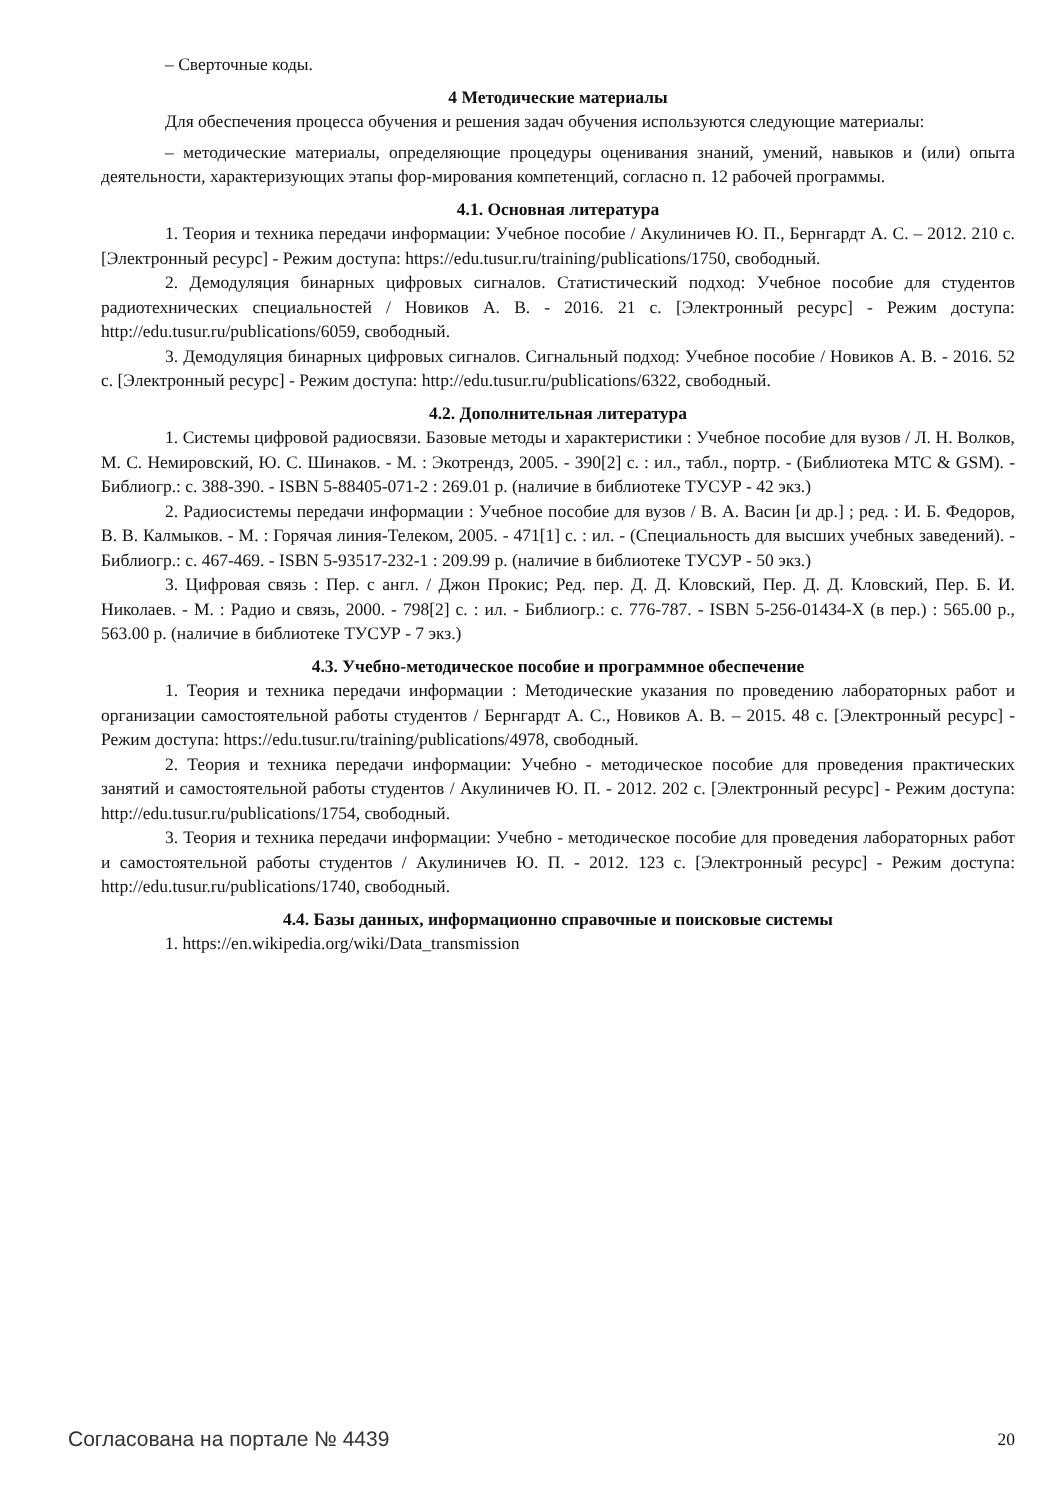– Сверточные коды.
4 Методические материалы
Для обеспечения процесса обучения и решения задач обучения используются следующие материалы:
– методические материалы, определяющие процедуры оценивания знаний, умений, навыков и (или) опыта деятельности, характеризующих этапы фор-мирования компетенций, согласно п. 12 рабочей программы.
4.1. Основная литература
1. Теория и техника передачи информации: Учебное пособие / Акулиничев Ю. П., Бернгардт А. С. – 2012. 210 с. [Электронный ресурс] - Режим доступа: https://edu.tusur.ru/training/publications/1750, свободный.
2. Демодуляция бинарных цифровых сигналов. Статистический подход: Учебное пособие для студентов радиотехнических специальностей / Новиков А. В. - 2016. 21 с. [Электронный ресурс] - Режим доступа: http://edu.tusur.ru/publications/6059, свободный.
3. Демодуляция бинарных цифровых сигналов. Сигнальный подход: Учебное пособие / Новиков А. В. - 2016. 52 с. [Электронный ресурс] - Режим доступа: http://edu.tusur.ru/publications/6322, свободный.
4.2. Дополнительная литература
1. Системы цифровой радиосвязи. Базовые методы и характеристики : Учебное пособие для вузов / Л. Н. Волков, М. С. Немировский, Ю. С. Шинаков. - М. : Экотрендз, 2005. - 390[2] с. : ил., табл., портр. - (Библиотека МТС & GSM). - Библиогр.: с. 388-390. - ISBN 5-88405-071-2 : 269.01 р. (наличие в библиотеке ТУСУР - 42 экз.)
2. Радиосистемы передачи информации : Учебное пособие для вузов / В. А. Васин [и др.] ; ред. : И. Б. Федоров, В. В. Калмыков. - М. : Горячая линия-Телеком, 2005. - 471[1] с. : ил. - (Специальность для высших учебных заведений). - Библиогр.: с. 467-469. - ISBN 5-93517-232-1 : 209.99 р. (наличие в библиотеке ТУСУР - 50 экз.)
3. Цифровая связь : Пер. с англ. / Джон Прокис; Ред. пер. Д. Д. Кловский, Пер. Д. Д. Кловский, Пер. Б. И. Николаев. - М. : Радио и связь, 2000. - 798[2] с. : ил. - Библиогр.: с. 776-787. - ISBN 5-256-01434-X (в пер.) : 565.00 р., 563.00 р. (наличие в библиотеке ТУСУР - 7 экз.)
4.3. Учебно-методическое пособие и программное обеспечение
1. Теория и техника передачи информации : Методические указания по проведению лабораторных работ и организации самостоятельной работы студентов / Бернгардт А. С., Новиков А. В. – 2015. 48 с. [Электронный ресурс] - Режим доступа: https://edu.tusur.ru/training/publications/4978, свободный.
2. Теория и техника передачи информации: Учебно - методическое пособие для проведения практических занятий и самостоятельной работы студентов / Акулиничев Ю. П. - 2012. 202 с. [Электронный ресурс] - Режим доступа: http://edu.tusur.ru/publications/1754, свободный.
3. Теория и техника передачи информации: Учебно - методическое пособие для проведения лабораторных работ и самостоятельной работы студентов / Акулиничев Ю. П. - 2012. 123 с. [Электронный ресурс] - Режим доступа: http://edu.tusur.ru/publications/1740, свободный.
4.4. Базы данных, информационно справочные и поисковые системы
1. https://en.wikipedia.org/wiki/Data_transmission
Согласована на портале № 4439 20